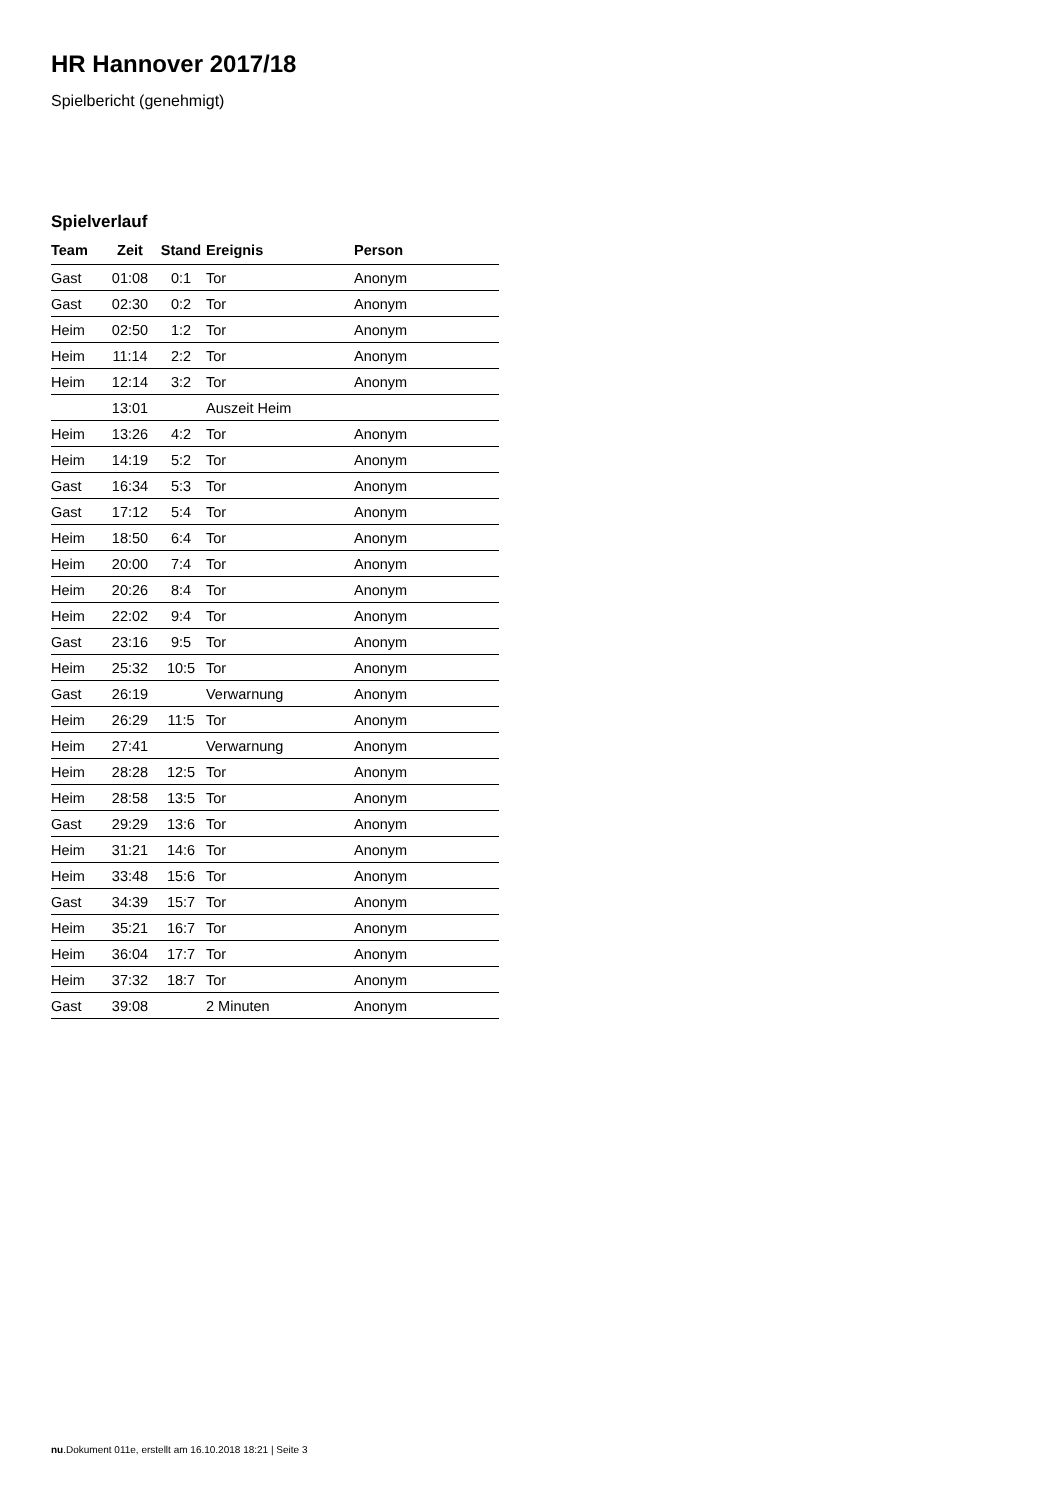HR Hannover 2017/18
Spielbericht (genehmigt)
Spielverlauf
| Team | Zeit | Stand | Ereignis | Person |
| --- | --- | --- | --- | --- |
| Gast | 01:08 | 0:1 | Tor | Anonym |
| Gast | 02:30 | 0:2 | Tor | Anonym |
| Heim | 02:50 | 1:2 | Tor | Anonym |
| Heim | 11:14 | 2:2 | Tor | Anonym |
| Heim | 12:14 | 3:2 | Tor | Anonym |
| | 13:01 | | Auszeit Heim | |
| Heim | 13:26 | 4:2 | Tor | Anonym |
| Heim | 14:19 | 5:2 | Tor | Anonym |
| Gast | 16:34 | 5:3 | Tor | Anonym |
| Gast | 17:12 | 5:4 | Tor | Anonym |
| Heim | 18:50 | 6:4 | Tor | Anonym |
| Heim | 20:00 | 7:4 | Tor | Anonym |
| Heim | 20:26 | 8:4 | Tor | Anonym |
| Heim | 22:02 | 9:4 | Tor | Anonym |
| Gast | 23:16 | 9:5 | Tor | Anonym |
| Heim | 25:32 | 10:5 | Tor | Anonym |
| Gast | 26:19 | | Verwarnung | Anonym |
| Heim | 26:29 | 11:5 | Tor | Anonym |
| Heim | 27:41 | | Verwarnung | Anonym |
| Heim | 28:28 | 12:5 | Tor | Anonym |
| Heim | 28:58 | 13:5 | Tor | Anonym |
| Gast | 29:29 | 13:6 | Tor | Anonym |
| Heim | 31:21 | 14:6 | Tor | Anonym |
| Heim | 33:48 | 15:6 | Tor | Anonym |
| Gast | 34:39 | 15:7 | Tor | Anonym |
| Heim | 35:21 | 16:7 | Tor | Anonym |
| Heim | 36:04 | 17:7 | Tor | Anonym |
| Heim | 37:32 | 18:7 | Tor | Anonym |
| Gast | 39:08 | | 2 Minuten | Anonym |
nu.Dokument 011e, erstellt am 16.10.2018 18:21 | Seite 3